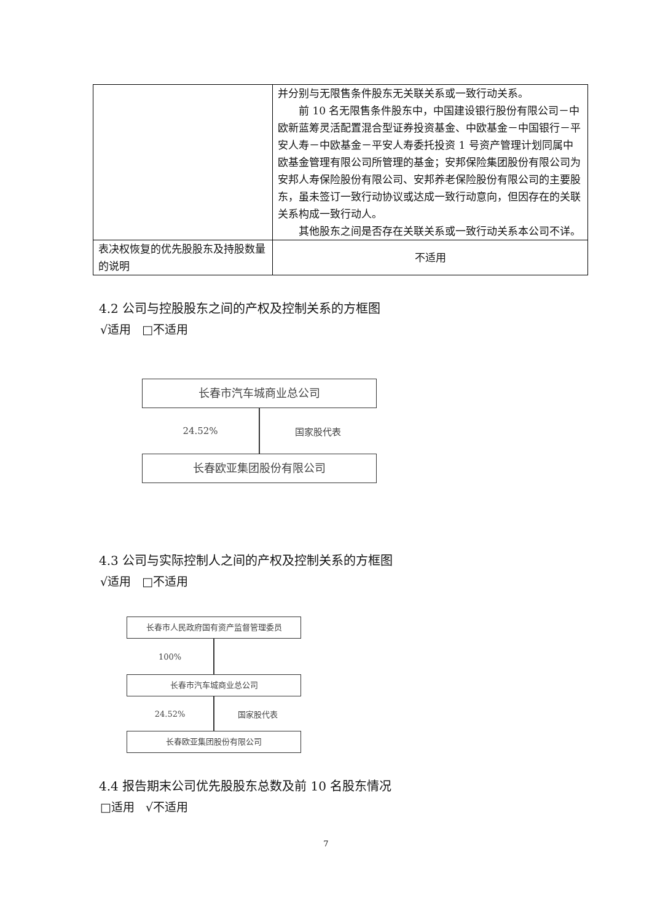| | 并分别与无限售条件股东无关联关系或一致行动关系。 前 10 名无限售条件股东中，中国建设银行股份有限公司－中欧新蓝筹灵活配置混合型证券投资基金、中欧基金－中国银行－平安人寿－中欧基金－平安人寿委托投资 1 号资产管理计划同属中欧基金管理有限公司所管理的基金；安邦保险集团股份有限公司为安邦人寿保险股份有限公司、安邦养老保险股份有限公司的主要股东，虽未签订一致行动协议或达成一致行动意向，但因存在的关联关系构成一致行动人。 其他股东之间是否存在关联关系或一致行动关系本公司不详。 |
| 表决权恢复的优先股股东及持股数量的说明 | 不适用 |
4.2 公司与控股股东之间的产权及控制关系的方框图
√适用 □不适用
长春市汽车城商业总公司
24.52% 国家股代表
长春欧亚集团股份有限公司
4.3 公司与实际控制人之间的产权及控制关系的方框图
√适用 □不适用
长春市人民政府国有资产监督管理委员
100%
长春市汽车城商业总公司
24.52% 国家股代表
长春欧亚集团股份有限公司
4.4 报告期末公司优先股股东总数及前 10 名股东情况
□适用 √不适用
7